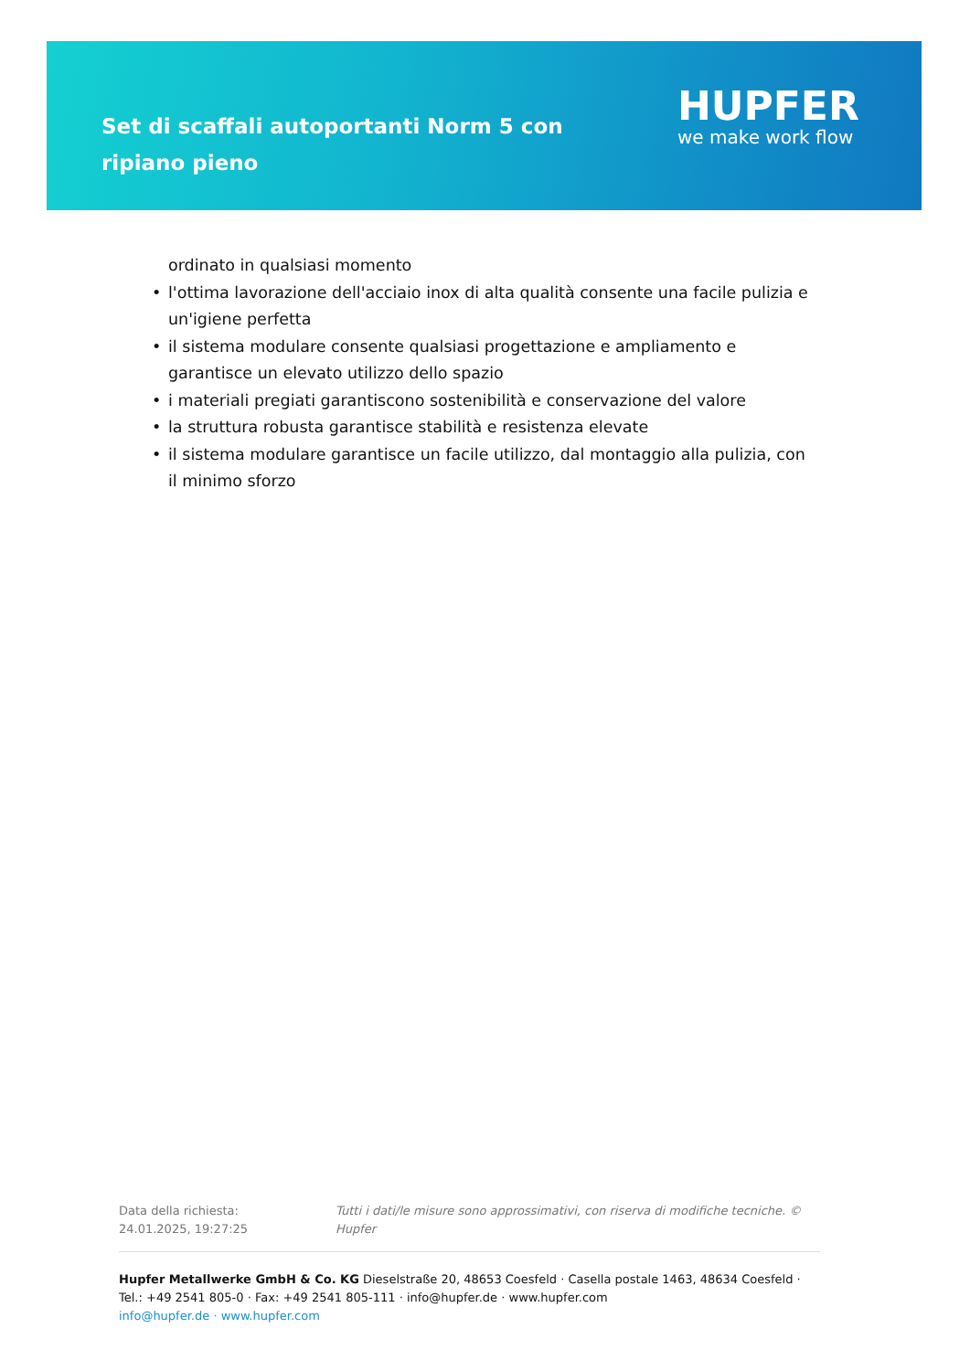Set di scaffali autoportanti Norm 5 con ripiano pieno
HUPFER
we make work flow
ordinato in qualsiasi momento
• l'ottima lavorazione dell'acciaio inox di alta qualità consente una facile pulizia e un'igiene perfetta
• il sistema modulare consente qualsiasi progettazione e ampliamento e garantisce un elevato utilizzo dello spazio
• i materiali pregiati garantiscono sostenibilità e conservazione del valore
• la struttura robusta garantisce stabilità e resistenza elevate
• il sistema modulare garantisce un facile utilizzo, dal montaggio alla pulizia, con il minimo sforzo
Data della richiesta: 24.01.2025, 19:27:25
Tutti i dati/le misure sono approssimativi, con riserva di modifiche tecniche. © Hupfer
Hupfer Metallwerke GmbH & Co. KG Dieselstraße 20, 48653 Coesfeld · Casella postale 1463, 48634 Coesfeld · Tel.: +49 2541 805-0 · Fax: +49 2541 805-111 · info@hupfer.de · www.hupfer.com
info@hupfer.de · www.hupfer.com